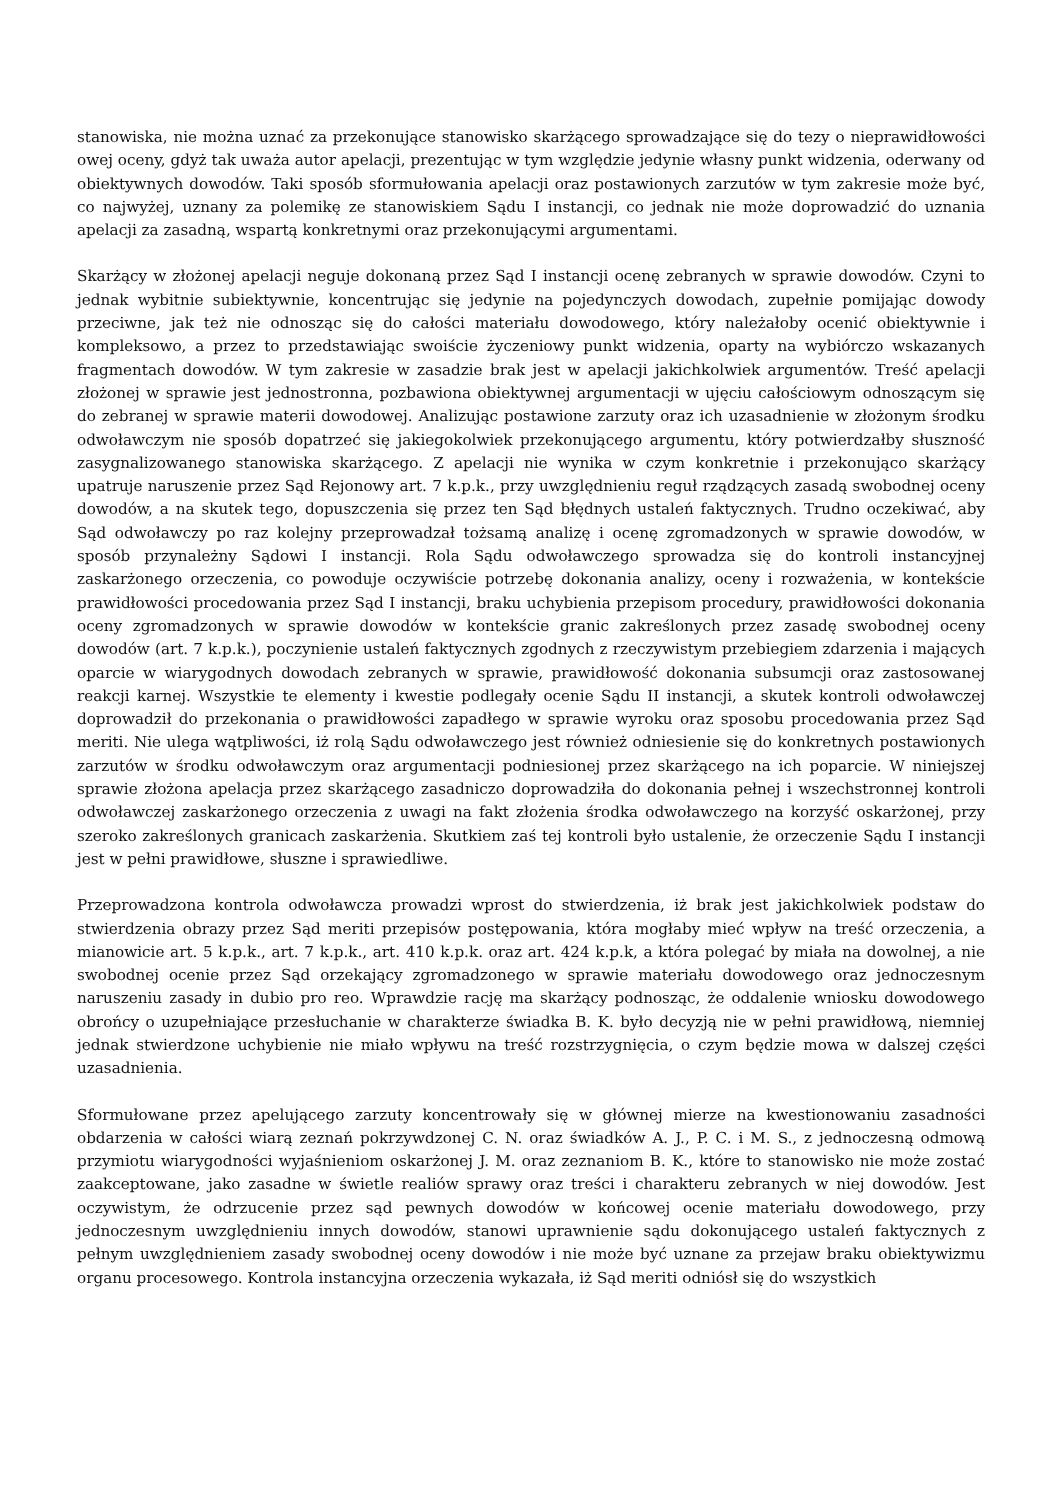stanowiska, nie można uznać za przekonujące stanowisko skarżącego sprowadzające się do tezy o nieprawidłowości owej oceny, gdyż tak uważa autor apelacji, prezentując w tym względzie jedynie własny punkt widzenia, oderwany od obiektywnych dowodów. Taki sposób sformułowania apelacji oraz postawionych zarzutów w tym zakresie może być, co najwyżej, uznany za polemikę ze stanowiskiem Sądu I instancji, co jednak nie może doprowadzić do uznania apelacji za zasadną, wspartą konkretnymi oraz przekonującymi argumentami.
Skarżący w złożonej apelacji neguje dokonaną przez Sąd I instancji ocenę zebranych w sprawie dowodów. Czyni to jednak wybitnie subiektywnie, koncentrując się jedynie na pojedynczych dowodach, zupełnie pomijając dowody przeciwne, jak też nie odnosząc się do całości materiału dowodowego, który należałoby ocenić obiektywnie i kompleksowo, a przez to przedstawiając swoiście życzeniowy punkt widzenia, oparty na wybiórczo wskazanych fragmentach dowodów. W tym zakresie w zasadzie brak jest w apelacji jakichkolwiek argumentów. Treść apelacji złożonej w sprawie jest jednostronna, pozbawiona obiektywnej argumentacji w ujęciu całościowym odnoszącym się do zebranej w sprawie materii dowodowej. Analizując postawione zarzuty oraz ich uzasadnienie w złożonym środku odwoławczym nie sposób dopatrzeć się jakiegokolwiek przekonującego argumentu, który potwierdzałby słuszność zasygnalizowanego stanowiska skarżącego. Z apelacji nie wynika w czym konkretnie i przekonująco skarżący upatruje naruszenie przez Sąd Rejonowy art. 7 k.p.k., przy uwzględnieniu reguł rządzących zasadą swobodnej oceny dowodów, a na skutek tego, dopuszczenia się przez ten Sąd błędnych ustaleń faktycznych. Trudno oczekiwać, aby Sąd odwoławczy po raz kolejny przeprowadzał tożsamą analizę i ocenę zgromadzonych w sprawie dowodów, w sposób przynależny Sądowi I instancji. Rola Sądu odwoławczego sprowadza się do kontroli instancyjnej zaskarżonego orzeczenia, co powoduje oczywiście potrzebę dokonania analizy, oceny i rozważenia, w kontekście prawidłowości procedowania przez Sąd I instancji, braku uchybienia przepisom procedury, prawidłowości dokonania oceny zgromadzonych w sprawie dowodów w kontekście granic zakreślonych przez zasadę swobodnej oceny dowodów (art. 7 k.p.k.), poczynienie ustaleń faktycznych zgodnych z rzeczywistym przebiegiem zdarzenia i mających oparcie w wiarygodnych dowodach zebranych w sprawie, prawidłowość dokonania subsumcji oraz zastosowanej reakcji karnej. Wszystkie te elementy i kwestie podlegały ocenie Sądu II instancji, a skutek kontroli odwoławczej doprowadził do przekonania o prawidłowości zapadłego w sprawie wyroku oraz sposobu procedowania przez Sąd meriti. Nie ulega wątpliwości, iż rolą Sądu odwoławczego jest również odniesienie się do konkretnych postawionych zarzutów w środku odwoławczym oraz argumentacji podniesionej przez skarżącego na ich poparcie. W niniejszej sprawie złożona apelacja przez skarżącego zasadniczo doprowadziła do dokonania pełnej i wszechstronnej kontroli odwoławczej zaskarżonego orzeczenia z uwagi na fakt złożenia środka odwoławczego na korzyść oskarżonej, przy szeroko zakreślonych granicach zaskarżenia. Skutkiem zaś tej kontroli było ustalenie, że orzeczenie Sądu I instancji jest w pełni prawidłowe, słuszne i sprawiedliwe.
Przeprowadzona kontrola odwoławcza prowadzi wprost do stwierdzenia, iż brak jest jakichkolwiek podstaw do stwierdzenia obrazy przez Sąd meriti przepisów postępowania, która mogłaby mieć wpływ na treść orzeczenia, a mianowicie art. 5 k.p.k., art. 7 k.p.k., art. 410 k.p.k. oraz art. 424 k.p.k, a która polegać by miała na dowolnej, a nie swobodnej ocenie przez Sąd orzekający zgromadzonego w sprawie materiału dowodowego oraz jednoczesnym naruszeniu zasady in dubio pro reo. Wprawdzie rację ma skarżący podnosząc, że oddalenie wniosku dowodowego obrońcy o uzupełniające przesłuchanie w charakterze świadka B. K. było decyzją nie w pełni prawidłową, niemniej jednak stwierdzone uchybienie nie miało wpływu na treść rozstrzygnięcia, o czym będzie mowa w dalszej części uzasadnienia.
Sformułowane przez apelującego zarzuty koncentrowały się w głównej mierze na kwestionowaniu zasadności obdarzenia w całości wiarą zeznań pokrzywdzonej C. N. oraz świadków A. J., P. C. i M. S., z jednoczesną odmową przymiotu wiarygodności wyjaśnieniom oskarżonej J. M. oraz zeznaniom B. K., które to stanowisko nie może zostać zaakceptowane, jako zasadne w świetle realiów sprawy oraz treści i charakteru zebranych w niej dowodów. Jest oczywistym, że odrzucenie przez sąd pewnych dowodów w końcowej ocenie materiału dowodowego, przy jednoczesnym uwzględnieniu innych dowodów, stanowi uprawnienie sądu dokonującego ustaleń faktycznych z pełnym uwzględnieniem zasady swobodnej oceny dowodów i nie może być uznane za przejaw braku obiektywizmu organu procesowego. Kontrola instancyjna orzeczenia wykazała, iż Sąd meriti odniósł się do wszystkich